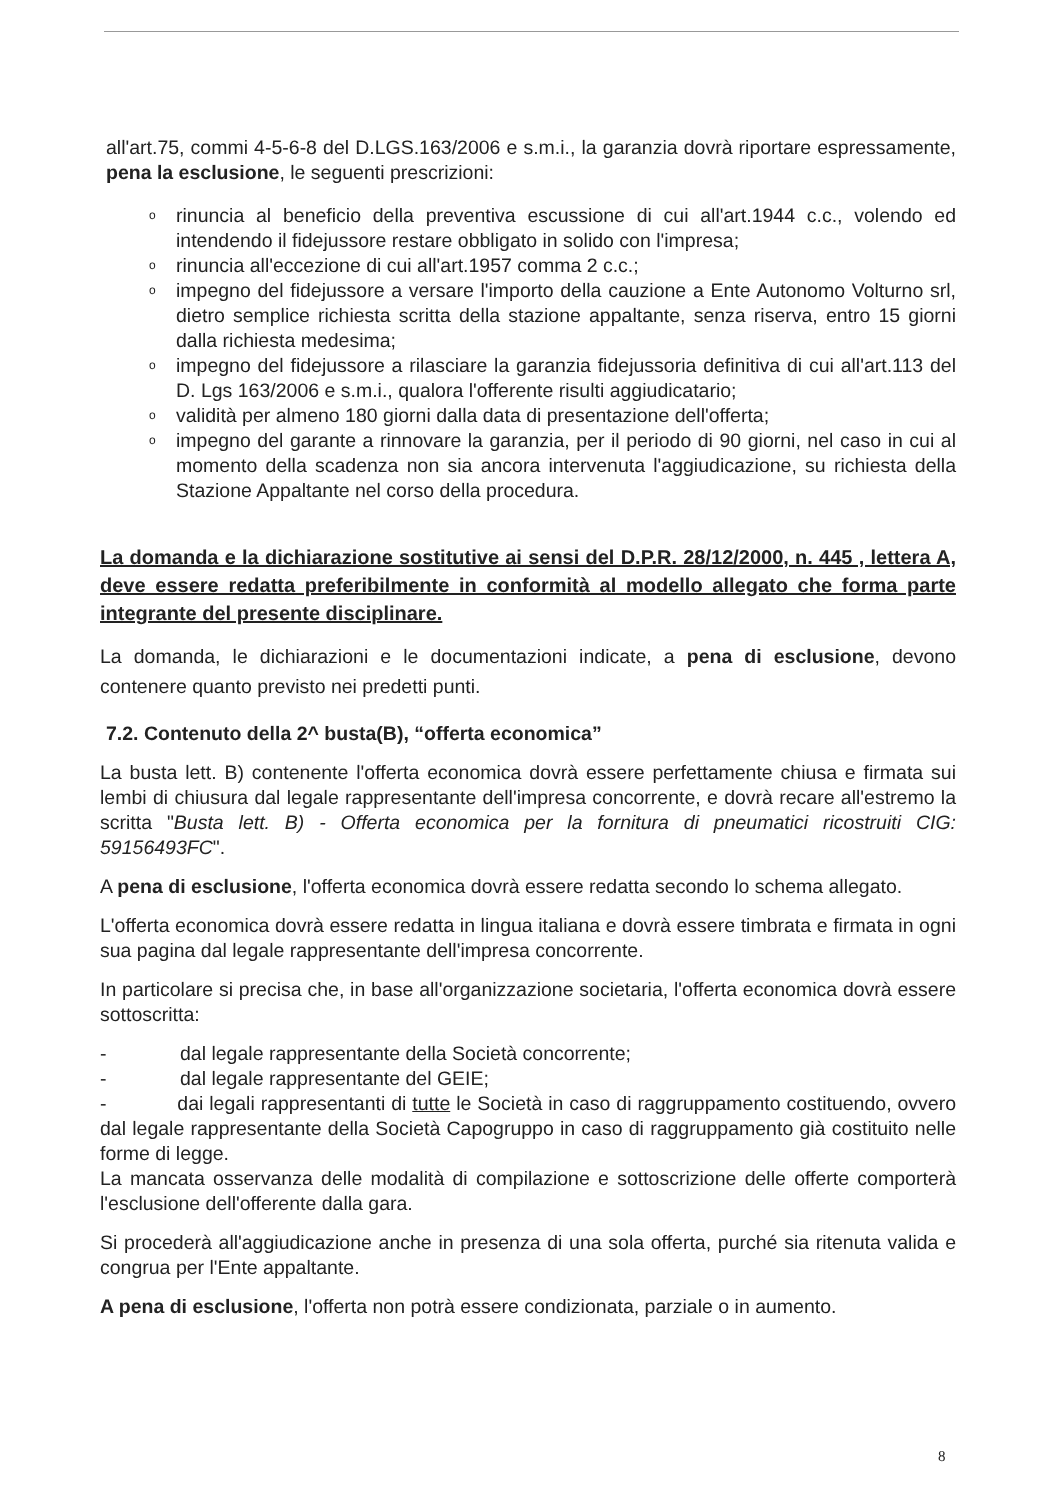all'art.75, commi 4-5-6-8 del D.LGS.163/2006 e s.m.i., la garanzia dovrà riportare espressamente, pena la esclusione, le seguenti prescrizioni:
o rinuncia al beneficio della preventiva escussione di cui all'art.1944 c.c., volendo ed intendendo il fidejussore restare obbligato in solido con l'impresa;
o rinuncia all'eccezione di cui all'art.1957 comma 2 c.c.;
o impegno del fidejussore a versare l'importo della cauzione a Ente Autonomo Volturno srl, dietro semplice richiesta scritta della stazione appaltante, senza riserva, entro 15 giorni dalla richiesta medesima;
o impegno del fidejussore a rilasciare la garanzia fidejussoria definitiva di cui all'art.113 del D. Lgs 163/2006 e s.m.i., qualora l'offerente risulti aggiudicatario;
o validità per almeno 180 giorni dalla data di presentazione dell'offerta;
o impegno del garante a rinnovare la garanzia, per il periodo di 90 giorni, nel caso in cui al momento della scadenza non sia ancora intervenuta l'aggiudicazione, su richiesta della Stazione Appaltante nel corso della procedura.
La domanda e la dichiarazione sostitutive ai sensi del D.P.R. 28/12/2000, n. 445 , lettera A, deve essere redatta preferibilmente in conformità al modello allegato che forma parte integrante del presente disciplinare.
La domanda, le dichiarazioni e le documentazioni indicate, a pena di esclusione, devono contenere quanto previsto nei predetti punti.
7.2. Contenuto della 2^ busta(B), “offerta economica”
La busta lett. B) contenente l'offerta economica dovrà essere perfettamente chiusa e firmata sui lembi di chiusura dal legale rappresentante dell'impresa concorrente, e dovrà recare all'estremo la scritta "Busta lett. B) - Offerta economica per la fornitura di pneumatici ricostruiti CIG: 59156493FC".
A pena di esclusione, l'offerta economica dovrà essere redatta secondo lo schema allegato.
L'offerta economica dovrà essere redatta in lingua italiana e dovrà essere timbrata e firmata in ogni sua pagina dal legale rappresentante dell'impresa concorrente.
In particolare si precisa che, in base all'organizzazione societaria, l'offerta economica dovrà essere sottoscritta:
- dal legale rappresentante della Società concorrente;
- dal legale rappresentante del GEIE;
- dai legali rappresentanti di tutte le Società in caso di raggruppamento costituendo, ovvero dal legale rappresentante della Società Capogruppo in caso di raggruppamento già costituito nelle forme di legge.
La mancata osservanza delle modalità di compilazione e sottoscrizione delle offerte comporterà l'esclusione dell'offerente dalla gara.
Si procederà all'aggiudicazione anche in presenza di una sola offerta, purché sia ritenuta valida e congrua per l'Ente appaltante.
A pena di esclusione, l'offerta non potrà essere condizionata, parziale o in aumento.
8